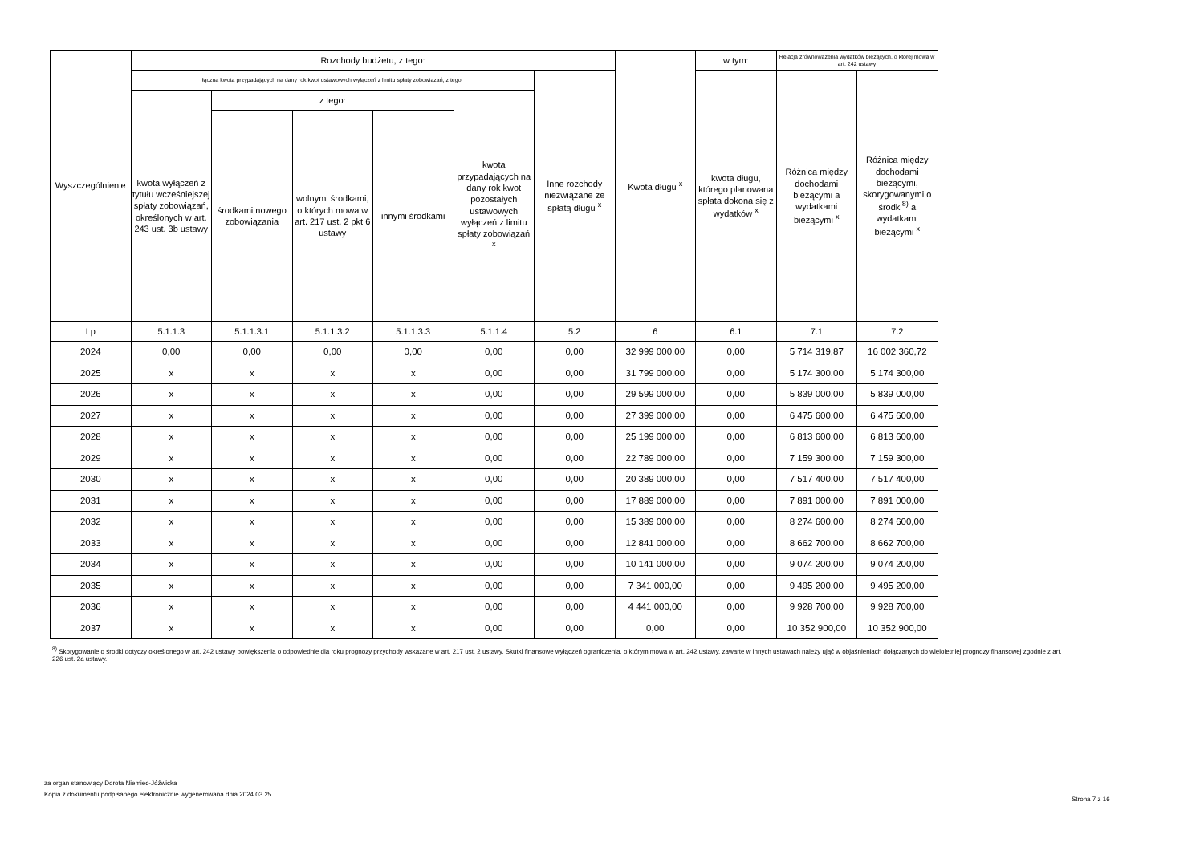| Wyszczególnienie | Rozchody budżetu, z tego: | | | | | | Kwota długu <sup>x</sup> | w tym: | Relacja zrównoważenia wydatków bieżących, o której mowa w art. 242 ustawy | |
| --- | --- | --- | --- | --- | --- | --- | --- | --- | --- | --- |
| | łączna kwota przypadających na dany rok kwot ustawowych wyłączeń z limitu spłaty zobowiązań, z tego: | | | | | Inne rozchody niezwiązane ze spłatą długu <sup>x</sup> | | kwota długu, którego planowana spłata dokona się z wydatków <sup>x</sup> | Różnica między dochodami bieżącymi a wydatkami bieżącymi <sup>x</sup> | Różnica między dochodami bieżącymi, skorygowanymi o środki<sup>8)</sup> a wydatkami bieżącymi <sup>x</sup> |
| | kwota wyłączeń z tytułu wcześniejszej spłaty zobowiązań, określonych w art. 243 ust. 3b ustawy | z tego: | | | kwota przypadających na dany rok kwot pozostałych ustawowych wyłączeń z limitu spłaty zobowiązań <sup>x</sup> | | | | | |
| | | środkami nowego zobowiązania | wolnymi środkami, o których mowa w art. 217 ust. 2 pkt 6 ustawy | innymi środkami | | | | | | |
| Lp | 5.1.1.3 | 5.1.1.3.1 | 5.1.1.3.2 | 5.1.1.3.3 | 5.1.1.4 | 5.2 | 6 | 6.1 | 7.1 | 7.2 |
| 2024 | 0,00 | 0,00 | 0,00 | 0,00 | 0,00 | 0,00 | 32 999 000,00 | 0,00 | 5 714 319,87 | 16 002 360,72 |
| 2025 | x | x | x | x | 0,00 | 0,00 | 31 799 000,00 | 0,00 | 5 174 300,00 | 5 174 300,00 |
| 2026 | x | x | x | x | 0,00 | 0,00 | 29 599 000,00 | 0,00 | 5 839 000,00 | 5 839 000,00 |
| 2027 | x | x | x | x | 0,00 | 0,00 | 27 399 000,00 | 0,00 | 6 475 600,00 | 6 475 600,00 |
| 2028 | x | x | x | x | 0,00 | 0,00 | 25 199 000,00 | 0,00 | 6 813 600,00 | 6 813 600,00 |
| 2029 | x | x | x | x | 0,00 | 0,00 | 22 789 000,00 | 0,00 | 7 159 300,00 | 7 159 300,00 |
| 2030 | x | x | x | x | 0,00 | 0,00 | 20 389 000,00 | 0,00 | 7 517 400,00 | 7 517 400,00 |
| 2031 | x | x | x | x | 0,00 | 0,00 | 17 889 000,00 | 0,00 | 7 891 000,00 | 7 891 000,00 |
| 2032 | x | x | x | x | 0,00 | 0,00 | 15 389 000,00 | 0,00 | 8 274 600,00 | 8 274 600,00 |
| 2033 | x | x | x | x | 0,00 | 0,00 | 12 841 000,00 | 0,00 | 8 662 700,00 | 8 662 700,00 |
| 2034 | x | x | x | x | 0,00 | 0,00 | 10 141 000,00 | 0,00 | 9 074 200,00 | 9 074 200,00 |
| 2035 | x | x | x | x | 0,00 | 0,00 | 7 341 000,00 | 0,00 | 9 495 200,00 | 9 495 200,00 |
| 2036 | x | x | x | x | 0,00 | 0,00 | 4 441 000,00 | 0,00 | 9 928 700,00 | 9 928 700,00 |
| 2037 | x | x | x | x | 0,00 | 0,00 | 0,00 | 0,00 | 10 352 900,00 | 10 352 900,00 |
<sup>8)</sup> Skorygowanie o środki dotyczy określonego w art. 242 ustawy powiększenia o odpowiednie dla roku prognozy przychody wskazane w art. 217 ust. 2 ustawy. Skutki finansowe wyłączeń ograniczenia, o którym mowa w art. 242 ustawy, zawarte w innych ustawach należy ująć w objaśnieniach dołączanych do wieloletniej prognozy finansowej zgodnie z art. 226 ust. 2a ustawy.
za organ stanowiący Dorota Niemiec-Jóźwicka
Kopia z dokumentu podpisanego elektronicznie wygenerowana dnia 2024.03.25
Strona 7 z 16